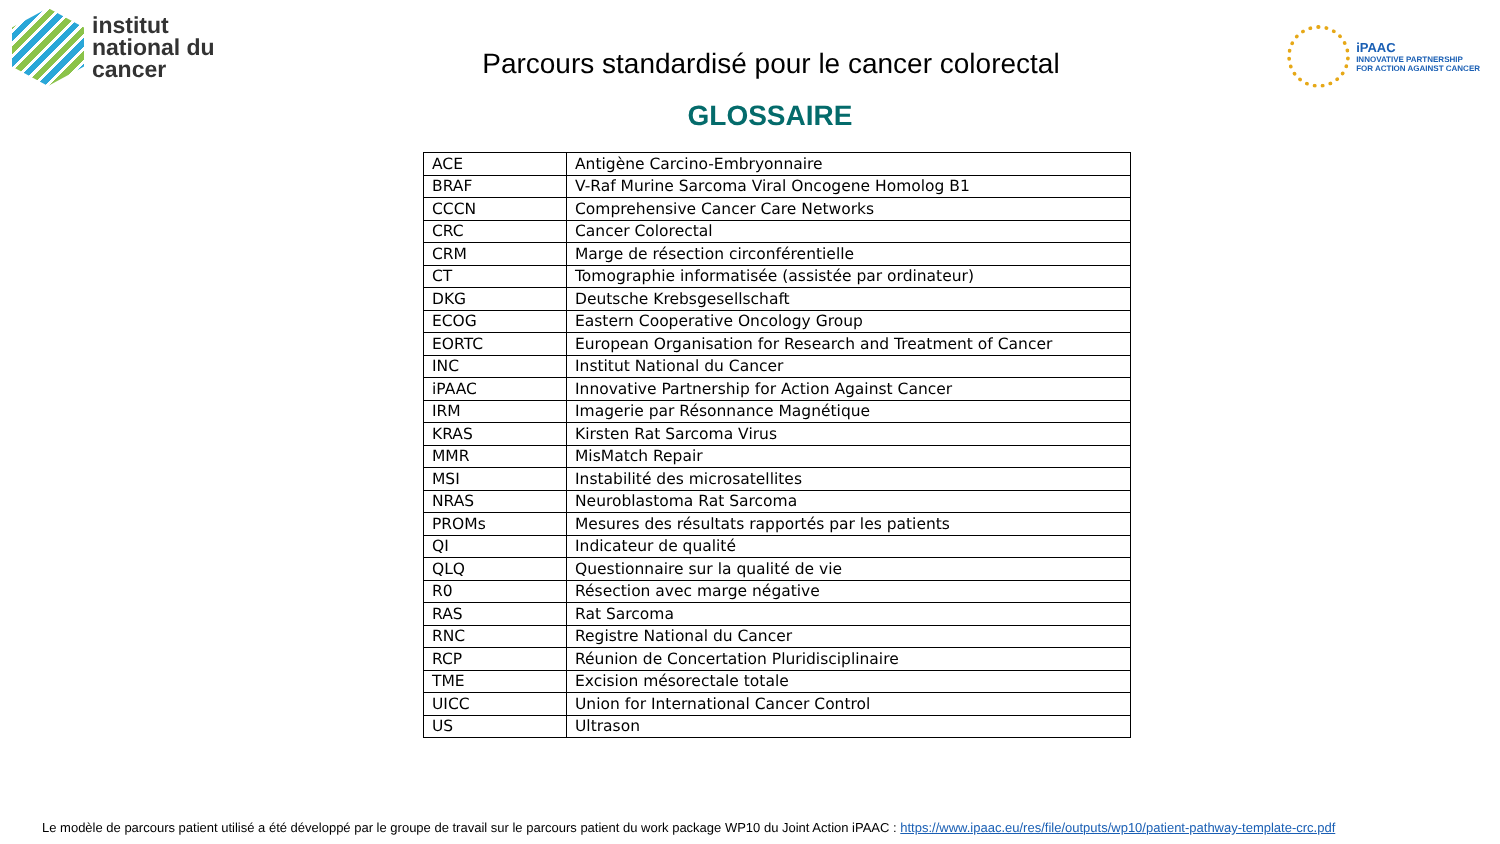institut
national du
cancer
Parcours standardisé pour le cancer colorectal
iPAAC
INNOVATIVE PARTNERSHIP
FOR ACTION AGAINST CANCER
GLOSSAIRE
| ACE | Antigène Carcino-Embryonnaire |
| BRAF | V-Raf Murine Sarcoma Viral Oncogene Homolog B1 |
| CCCN | Comprehensive Cancer Care Networks |
| CRC | Cancer Colorectal |
| CRM | Marge de résection circonférentielle |
| CT | Tomographie informatisée (assistée par ordinateur) |
| DKG | Deutsche Krebsgesellschaft |
| ECOG | Eastern Cooperative Oncology Group |
| EORTC | European Organisation for Research and Treatment of Cancer |
| INC | Institut National du Cancer |
| iPAAC | Innovative Partnership for Action Against Cancer |
| IRM | Imagerie par Résonnance Magnétique |
| KRAS | Kirsten Rat Sarcoma Virus |
| MMR | MisMatch Repair |
| MSI | Instabilité des microsatellites |
| NRAS | Neuroblastoma Rat Sarcoma |
| PROMs | Mesures des résultats rapportés par les patients |
| QI | Indicateur de qualité |
| QLQ | Questionnaire sur la qualité de vie |
| R0 | Résection avec marge négative |
| RAS | Rat Sarcoma |
| RNC | Registre National du Cancer |
| RCP | Réunion de Concertation Pluridisciplinaire |
| TME | Excision mésorectale totale |
| UICC | Union for International Cancer Control |
| US | Ultrason |
Le modèle de parcours patient utilisé a été développé par le groupe de travail sur le parcours patient du work package WP10 du Joint Action iPAAC : https://www.ipaac.eu/res/file/outputs/wp10/patient-pathway-template-crc.pdf